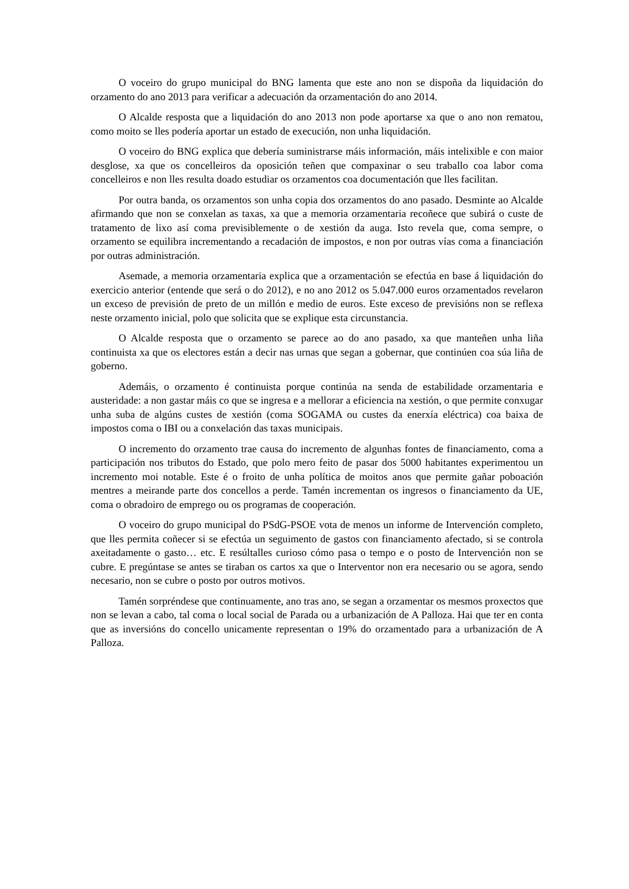O voceiro do grupo municipal do BNG lamenta que este ano non se dispoña da liquidación do orzamento do ano 2013 para verificar a adecuación da orzamentación do ano 2014.
O Alcalde resposta que a liquidación do ano 2013 non pode aportarse xa que o ano non rematou, como moito se lles podería aportar un estado de execución, non unha liquidación.
O voceiro do BNG explica que debería suministrarse máis información, máis intelixible e con maior desglose, xa que os concelleiros da oposición teñen que compaxinar o seu traballo coa labor coma concelleiros e non lles resulta doado estudiar os orzamentos coa documentación que lles facilitan.
Por outra banda, os orzamentos son unha copia dos orzamentos do ano pasado. Desminte ao Alcalde afirmando que non se conxelan as taxas, xa que a memoria orzamentaria recoñece que subirá o custe de tratamento de lixo así coma previsiblemente o de xestión da auga. Isto revela que, coma sempre, o orzamento se equilibra incrementando a recadación de impostos, e non por outras vías coma a financiación por outras administración.
Asemade, a memoria orzamentaria explica que a orzamentación se efectúa en base á liquidación do exercicio anterior (entende que será o do 2012), e no ano 2012 os 5.047.000 euros orzamentados revelaron un exceso de previsión de preto de un millón e medio de euros. Este exceso de previsións non se reflexa neste orzamento inicial, polo que solicita que se explique esta circunstancia.
O Alcalde resposta que o orzamento se parece ao do ano pasado, xa que manteñen unha liña continuista xa que os electores están a decir nas urnas que segan a gobernar, que continúen coa súa liña de goberno.
Ademáis, o orzamento é continuista porque continúa na senda de estabilidade orzamentaria e austeridade: a non gastar máis co que se ingresa e a mellorar a eficiencia na xestión, o que permite conxugar unha suba de algúns custes de xestión (coma SOGAMA ou custes da enerxía eléctrica) coa baixa de impostos coma o IBI ou a conxelación das taxas municipais.
O incremento do orzamento trae causa do incremento de algunhas fontes de financiamento, coma a participación nos tributos do Estado, que polo mero feito de pasar dos 5000 habitantes experimentou un incremento moi notable. Este é o froito de unha política de moitos anos que permite gañar poboación mentres a meirande parte dos concellos a perde. Tamén incrementan os ingresos o financiamento da UE, coma o obradoiro de emprego ou os programas de cooperación.
O voceiro do grupo municipal do PSdG-PSOE vota de menos un informe de Intervención completo, que lles permita coñecer si se efectúa un seguimento de gastos con financiamento afectado, si se controla axeitadamente o gasto… etc. E resúltalles curioso cómo pasa o tempo e o posto de Intervención non se cubre. E pregúntase se antes se tiraban os cartos xa que o Interventor non era necesario ou se agora, sendo necesario, non se cubre o posto por outros motivos.
Tamén sorpréndese que continuamente, ano tras ano, se segan a orzamentar os mesmos proxectos que non se levan a cabo, tal coma o local social de Parada ou a urbanización de A Palloza. Hai que ter en conta que as inversións do concello unicamente representan o 19% do orzamentado para a urbanización de A Palloza.